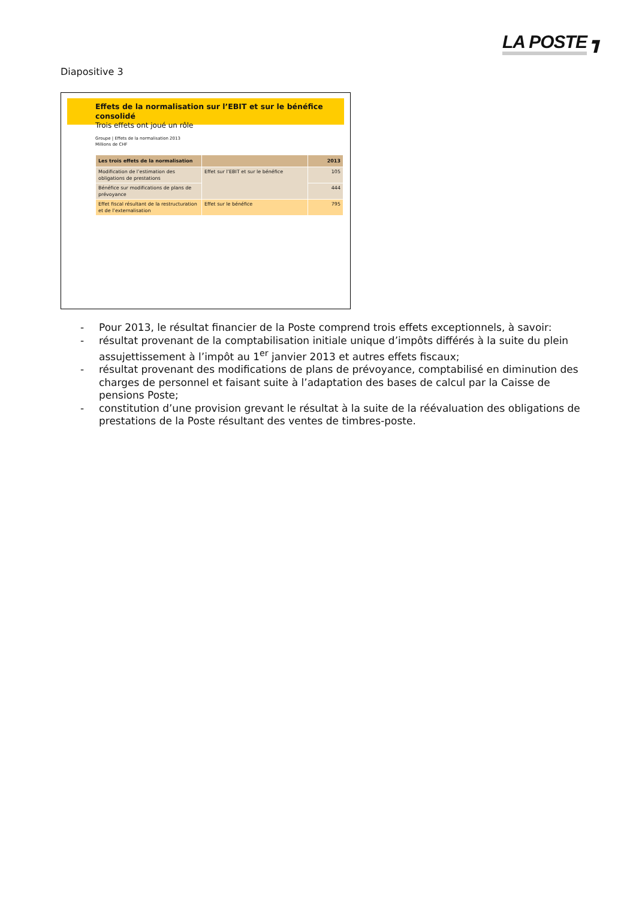LA POSTE ┓
Diapositive 3
Effets de la normalisation sur l’EBIT et sur le bénéfice consolidé
Trois effets ont joué un rôle
Groupe | Effets de la normalisation 2013
Millions de CHF
| Les trois effets de la normalisation | | 2013 |
| --- | --- | --- |
| Modification de l’estimation des obligations de prestations | Effet sur l’EBIT et sur le bénéfice | 105 |
| Bénéfice sur modifications de plans de prévoyance | | 444 |
| Effet fiscal résultant de la restructuration et de l’externalisation | Effet sur le bénéfice | 795 |
- Pour 2013, le résultat financier de la Poste comprend trois effets exceptionnels, à savoir:
- résultat provenant de la comptabilisation initiale unique d’impôts différés à la suite du plein assujettissement à l’impôt au 1<sup>er</sup> janvier 2013 et autres effets fiscaux;
- résultat provenant des modifications de plans de prévoyance, comptabilisé en diminution des charges de personnel et faisant suite à l’adaptation des bases de calcul par la Caisse de pensions Poste;
- constitution d’une provision grevant le résultat à la suite de la réévaluation des obligations de prestations de la Poste résultant des ventes de timbres-poste.